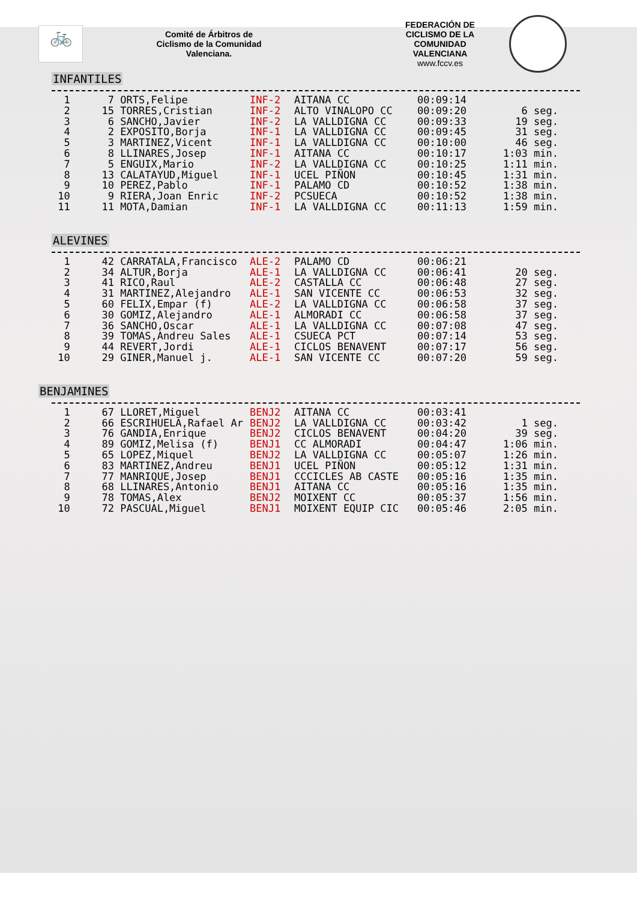🚲
Comité de Árbitros de
Ciclismo de la Comunidad
Valenciana.
FEDERACIÓN DE
CICLISMO DE LA
COMUNIDAD
VALENCIANA
www.fccv.es
INFANTILES
| 1 | 7 | ORTS,Felipe | INF-2 | AITANA CC | 00:09:14 | |
| 2 | 15 | TORRES,Cristian | INF-2 | ALTO VINALOPO CC | 00:09:20 | 6 seg. |
| 3 | 6 | SANCHO,Javier | INF-2 | LA VALLDIGNA CC | 00:09:33 | 19 seg. |
| 4 | 2 | EXPOSITO,Borja | INF-1 | LA VALLDIGNA CC | 00:09:45 | 31 seg. |
| 5 | 3 | MARTINEZ,Vicent | INF-1 | LA VALLDIGNA CC | 00:10:00 | 46 seg. |
| 6 | 8 | LLINARES,Josep | INF-1 | AITANA CC | 00:10:17 | 1:03 min. |
| 7 | 5 | ENGUIX,Mario | INF-2 | LA VALLDIGNA CC | 00:10:25 | 1:11 min. |
| 8 | 13 | CALATAYUD,Miguel | INF-1 | UCEL PIÑON | 00:10:45 | 1:31 min. |
| 9 | 10 | PEREZ,Pablo | INF-1 | PALAMO CD | 00:10:52 | 1:38 min. |
| 10 | 9 | RIERA,Joan Enric | INF-2 | PCSUECA | 00:10:52 | 1:38 min. |
| 11 | 11 | MOTA,Damian | INF-1 | LA VALLDIGNA CC | 00:11:13 | 1:59 min. |
ALEVINES
| 1 | 42 | CARRATALA,Francisco | ALE-2 | PALAMO CD | 00:06:21 | |
| 2 | 34 | ALTUR,Borja | ALE-1 | LA VALLDIGNA CC | 00:06:41 | 20 seg. |
| 3 | 41 | RICO,Raul | ALE-2 | CASTALLA CC | 00:06:48 | 27 seg. |
| 4 | 31 | MARTINEZ,Alejandro | ALE-1 | SAN VICENTE CC | 00:06:53 | 32 seg. |
| 5 | 60 | FELIX,Empar (f) | ALE-2 | LA VALLDIGNA CC | 00:06:58 | 37 seg. |
| 6 | 30 | GOMIZ,Alejandro | ALE-1 | ALMORADI CC | 00:06:58 | 37 seg. |
| 7 | 36 | SANCHO,Oscar | ALE-1 | LA VALLDIGNA CC | 00:07:08 | 47 seg. |
| 8 | 39 | TOMAS,Andreu Sales | ALE-1 | CSUECA PCT | 00:07:14 | 53 seg. |
| 9 | 44 | REVERT,Jordi | ALE-1 | CICLOS BENAVENT | 00:07:17 | 56 seg. |
| 10 | 29 | GINER,Manuel j. | ALE-1 | SAN VICENTE CC | 00:07:20 | 59 seg. |
BENJAMINES
| 1 | 67 | LLORET,Miguel | BENJ2 | AITANA CC | 00:03:41 | |
| 2 | 66 | ESCRIHUELA,Rafael Ar | BENJ2 | LA VALLDIGNA CC | 00:03:42 | 1 seg. |
| 3 | 76 | GANDIA,Enrique | BENJ2 | CICLOS BENAVENT | 00:04:20 | 39 seg. |
| 4 | 89 | GOMIZ,Melisa (f) | BENJ1 | CC ALMORADI | 00:04:47 | 1:06 min. |
| 5 | 65 | LOPEZ,Miquel | BENJ2 | LA VALLDIGNA CC | 00:05:07 | 1:26 min. |
| 6 | 83 | MARTINEZ,Andreu | BENJ1 | UCEL PIÑON | 00:05:12 | 1:31 min. |
| 7 | 77 | MANRIQUE,Josep | BENJ1 | CCCICLES AB CASTE | 00:05:16 | 1:35 min. |
| 8 | 68 | LLINARES,Antonio | BENJ1 | AITANA CC | 00:05:16 | 1:35 min. |
| 9 | 78 | TOMAS,Alex | BENJ2 | MOIXENT CC | 00:05:37 | 1:56 min. |
| 10 | 72 | PASCUAL,Miguel | BENJ1 | MOIXENT EQUIP CIC | 00:05:46 | 2:05 min. |